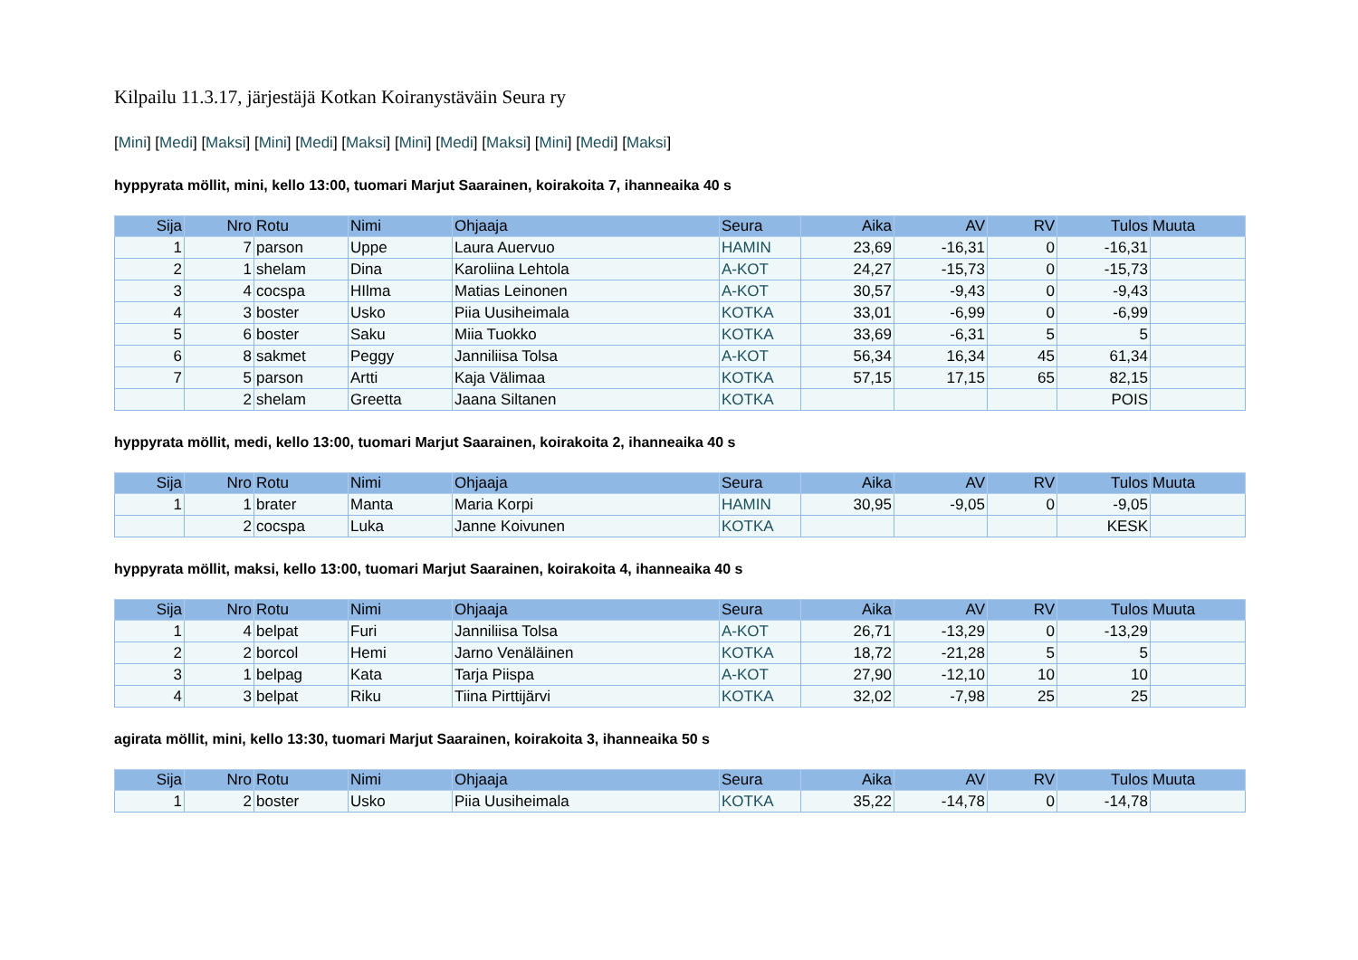Kilpailu 11.3.17, järjestäjä Kotkan Koiranystäväin Seura ry
[Mini] [Medi] [Maksi] [Mini] [Medi] [Maksi] [Mini] [Medi] [Maksi] [Mini] [Medi] [Maksi]
hyppyrata möllit, mini, kello 13:00, tuomari Marjut Saarainen, koirakoita 7, ihanneaika 40 s
| Sija | Nro | Rotu | Nimi | Ohjaaja | Seura | Aika | AV | RV | Tulos | Muuta |
| --- | --- | --- | --- | --- | --- | --- | --- | --- | --- | --- |
| 1 | 7 | parson | Uppe | Laura Auervuo | HAMIN | 23,69 | -16,31 | 0 | -16,31 | |
| 2 | 1 | shelam | Dina | Karoliina Lehtola | A-KOT | 24,27 | -15,73 | 0 | -15,73 | |
| 3 | 4 | cocspa | HIlma | Matias Leinonen | A-KOT | 30,57 | -9,43 | 0 | -9,43 | |
| 4 | 3 | boster | Usko | Piia Uusiheimala | KOTKA | 33,01 | -6,99 | 0 | -6,99 | |
| 5 | 6 | boster | Saku | Miia Tuokko | KOTKA | 33,69 | -6,31 | 5 | 5 | |
| 6 | 8 | sakmet | Peggy | Janniliisa Tolsa | A-KOT | 56,34 | 16,34 | 45 | 61,34 | |
| 7 | 5 | parson | Artti | Kaja Välimaa | KOTKA | 57,15 | 17,15 | 65 | 82,15 | |
| | 2 | shelam | Greetta | Jaana Siltanen | KOTKA | | | | POIS | |
hyppyrata möllit, medi, kello 13:00, tuomari Marjut Saarainen, koirakoita 2, ihanneaika 40 s
| Sija | Nro | Rotu | Nimi | Ohjaaja | Seura | Aika | AV | RV | Tulos | Muuta |
| --- | --- | --- | --- | --- | --- | --- | --- | --- | --- | --- |
| 1 | 1 | brater | Manta | Maria Korpi | HAMIN | 30,95 | -9,05 | 0 | -9,05 | |
| | 2 | cocspa | Luka | Janne Koivunen | KOTKA | | | | KESK | |
hyppyrata möllit, maksi, kello 13:00, tuomari Marjut Saarainen, koirakoita 4, ihanneaika 40 s
| Sija | Nro | Rotu | Nimi | Ohjaaja | Seura | Aika | AV | RV | Tulos | Muuta |
| --- | --- | --- | --- | --- | --- | --- | --- | --- | --- | --- |
| 1 | 4 | belpat | Furi | Janniliisa Tolsa | A-KOT | 26,71 | -13,29 | 0 | -13,29 | |
| 2 | 2 | borcol | Hemi | Jarno Venäläinen | KOTKA | 18,72 | -21,28 | 5 | 5 | |
| 3 | 1 | belpag | Kata | Tarja Piispa | A-KOT | 27,90 | -12,10 | 10 | 10 | |
| 4 | 3 | belpat | Riku | Tiina Pirttijärvi | KOTKA | 32,02 | -7,98 | 25 | 25 | |
agirata möllit, mini, kello 13:30, tuomari Marjut Saarainen, koirakoita 3, ihanneaika 50 s
| Sija | Nro | Rotu | Nimi | Ohjaaja | Seura | Aika | AV | RV | Tulos | Muuta |
| --- | --- | --- | --- | --- | --- | --- | --- | --- | --- | --- |
| 1 | 2 | boster | Usko | Piia Uusiheimala | KOTKA | 35,22 | -14,78 | 0 | -14,78 | |